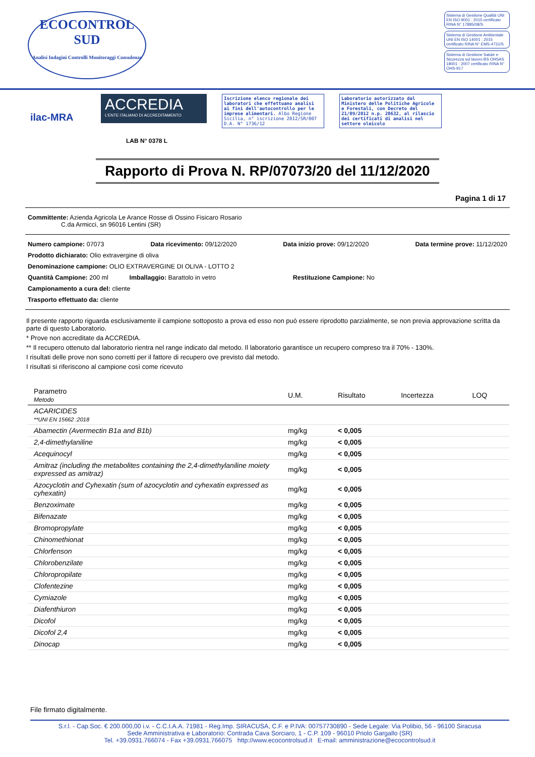ECOCONTROL SUD
Analisi Indagini Controlli Monitoraggi Consulenze
Sistema di Gestione Qualità UNI EN ISO 9001 : 2015 certificato RINA N° 17885/08/S
Sistema di Gestione Ambientale UNI EN ISO 14001 : 2015 certificato RINA N° EMS-4731/S
Sistema di Gestione Salute e Sicurezza sul lavoro BS OHSAS 18001 : 2007 certificato RINA N° OHS-917
ilac-MRA
ACCREDIA
L'ENTE ITALIANO DI ACCREDITAMENTO
LAB N° 0378 L
Iscrizione elenco regionale dei laboratori che effettuano analisi ai fini dell'autocontrollo per le imprese alimentari. Albo Regione Sicilia, n° iscrizione 2012/SR/007 D.A. N° 1736/12
Laboratorio autorizzato dal Ministero delle Politiche Agricole e Forestali, con Decreto del 21/09/2012 n.p. 20632, al rilascio dei certificati di analisi nel settore oleicolo
Rapporto di Prova N. RP/07073/20 del 11/12/2020
Pagina 1 di 17
Committente: Azienda Agricola Le Arance Rosse di Ossino Fisicaro Rosario
C.da Armicci, sn 96016 Lentini (SR)
Numero campione: 07073 Data ricevimento: 09/12/2020 Data inizio prove: 09/12/2020 Data termine prove: 11/12/2020
Prodotto dichiarato: Olio extravergine di oliva
Denominazione campione: OLIO EXTRAVERGINE DI OLIVA - LOTTO 2
Quantità Campione: 200 ml Imballaggio: Barattolo in vetro Restituzione Campione: No
Campionamento a cura del: cliente
Trasporto effettuato da: cliente
Il presente rapporto riguarda esclusivamente il campione sottoposto a prova ed esso non può essere riprodotto parzialmente, se non previa approvazione scritta da parte di questo Laboratorio.
* Prove non accreditate da ACCREDIA.
** Il recupero ottenuto dal laboratorio rientra nel range indicato dal metodo. Il laboratorio garantisce un recupero compreso tra il 70% - 130%.
I risultati delle prove non sono corretti per il fattore di recupero ove previsto dal metodo.
I risultati si riferiscono al campione così come ricevuto
| Parametro Metodo | U.M. | Risultato | Incertezza | LOQ |
| --- | --- | --- | --- | --- |
| ACARICIDES **UNI EN 15662 :2018 | | | | |
| Abamectin (Avermectin B1a and B1b) | mg/kg | < 0,005 | | |
| 2,4-dimethylaniline | mg/kg | < 0,005 | | |
| Acequinocyl | mg/kg | < 0,005 | | |
| Amitraz (including the metabolites containing the 2,4-dimethylaniline moiety expressed as amitraz) | mg/kg | < 0,005 | | |
| Azocyclotin and Cyhexatin (sum of azocyclotin and cyhexatin expressed as cyhexatin) | mg/kg | < 0,005 | | |
| Benzoximate | mg/kg | < 0,005 | | |
| Bifenazate | mg/kg | < 0,005 | | |
| Bromopropylate | mg/kg | < 0,005 | | |
| Chinomethionat | mg/kg | < 0,005 | | |
| Chlorfenson | mg/kg | < 0,005 | | |
| Chlorobenzilate | mg/kg | < 0,005 | | |
| Chloropropilate | mg/kg | < 0,005 | | |
| Clofentezine | mg/kg | < 0,005 | | |
| Cymiazole | mg/kg | < 0,005 | | |
| Diafenthiuron | mg/kg | < 0,005 | | |
| Dicofol | mg/kg | < 0,005 | | |
| Dicofol 2,4 | mg/kg | < 0,005 | | |
| Dinocap | mg/kg | < 0,005 | | |
File firmato digitalmente.
S.r.l. - Cap.Soc. € 200.000,00 i.v. - C.C.I.A.A. 71981 - Reg.Imp. SIRACUSA, C.F. e P.IVA: 00757730890 - Sede Legale: Via Polibio, 56 - 96100 Siracusa
Sede Amministrativa e Laboratorio: Contrada Cava Sorciaro, 1 - C.P. 109 - 96010 Priolo Gargallo (SR)
Tel. +39.0931.766074 - Fax +39.0931.766075 http://www.ecocontrolsud.it E-mail: amministrazione@ecocontrolsud.it